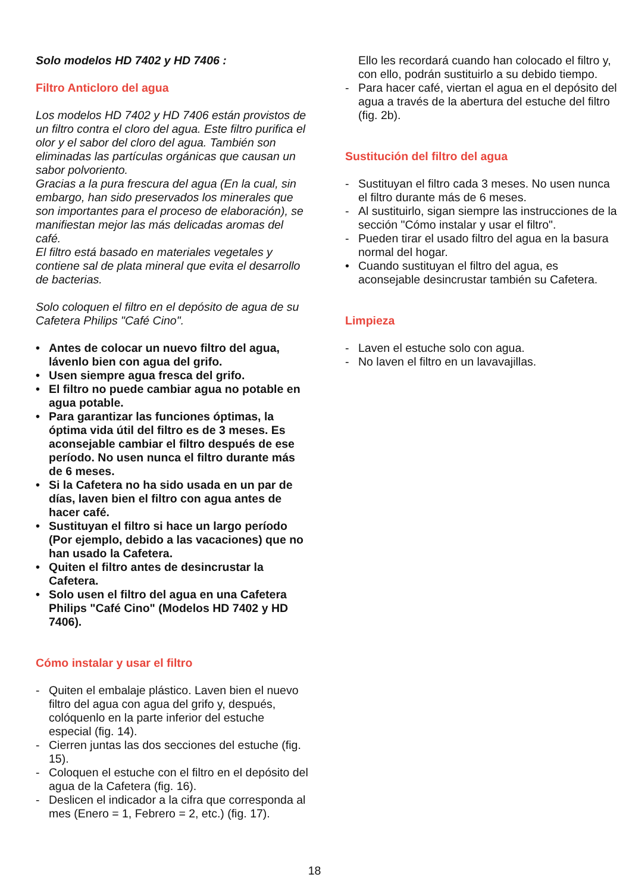Solo modelos HD 7402 y HD 7406 :
Filtro Anticloro del agua
Los modelos HD 7402 y HD 7406 están provistos de un filtro contra el cloro del agua. Este filtro purifica el olor y el sabor del cloro del agua. También son eliminadas las partículas orgánicas que causan un sabor polvoriento.
Gracias a la pura frescura del agua (En la cual, sin embargo, han sido preservados los minerales que son importantes para el proceso de elaboración), se manifiestan mejor las más delicadas aromas del café.
El filtro está basado en materiales vegetales y contiene sal de plata mineral que evita el desarrollo de bacterias.
Solo coloquen el filtro en el depósito de agua de su Cafetera Philips "Café Cino".
• Antes de colocar un nuevo filtro del agua, lávenlo bien con agua del grifo.
• Usen siempre agua fresca del grifo.
• El filtro no puede cambiar agua no potable en agua potable.
• Para garantizar las funciones óptimas, la óptima vida útil del filtro es de 3 meses. Es aconsejable cambiar el filtro después de ese período. No usen nunca el filtro durante más de 6 meses.
• Si la Cafetera no ha sido usada en un par de días, laven bien el filtro con agua antes de hacer café.
• Sustituyan el filtro si hace un largo período (Por ejemplo, debido a las vacaciones) que no han usado la Cafetera.
• Quiten el filtro antes de desincrustar la Cafetera.
• Solo usen el filtro del agua en una Cafetera Philips "Café Cino" (Modelos HD 7402 y HD 7406).
Cómo instalar y usar el filtro
- Quiten el embalaje plástico. Laven bien el nuevo filtro del agua con agua del grifo y, después, colóquenlo en la parte inferior del estuche especial (fig. 14).
- Cierren juntas las dos secciones del estuche (fig. 15).
- Coloquen el estuche con el filtro en el depósito del agua de la Cafetera (fig. 16).
- Deslicen el indicador a la cifra que corresponda al mes (Enero = 1, Febrero = 2, etc.) (fig. 17).
Ello les recordará cuando han colocado el filtro y, con ello, podrán sustituirlo a su debido tiempo.
- Para hacer café, viertan el agua en el depósito del agua a través de la abertura del estuche del filtro (fig. 2b).
Sustitución del filtro del agua
- Sustituyan el filtro cada 3 meses. No usen nunca el filtro durante más de 6 meses.
- Al sustituirlo, sigan siempre las instrucciones de la sección "Cómo instalar y usar el filtro".
- Pueden tirar el usado filtro del agua en la basura normal del hogar.
• Cuando sustituyan el filtro del agua, es aconsejable desincrustar también su Cafetera.
Limpieza
- Laven el estuche solo con agua.
- No laven el filtro en un lavavajillas.
18